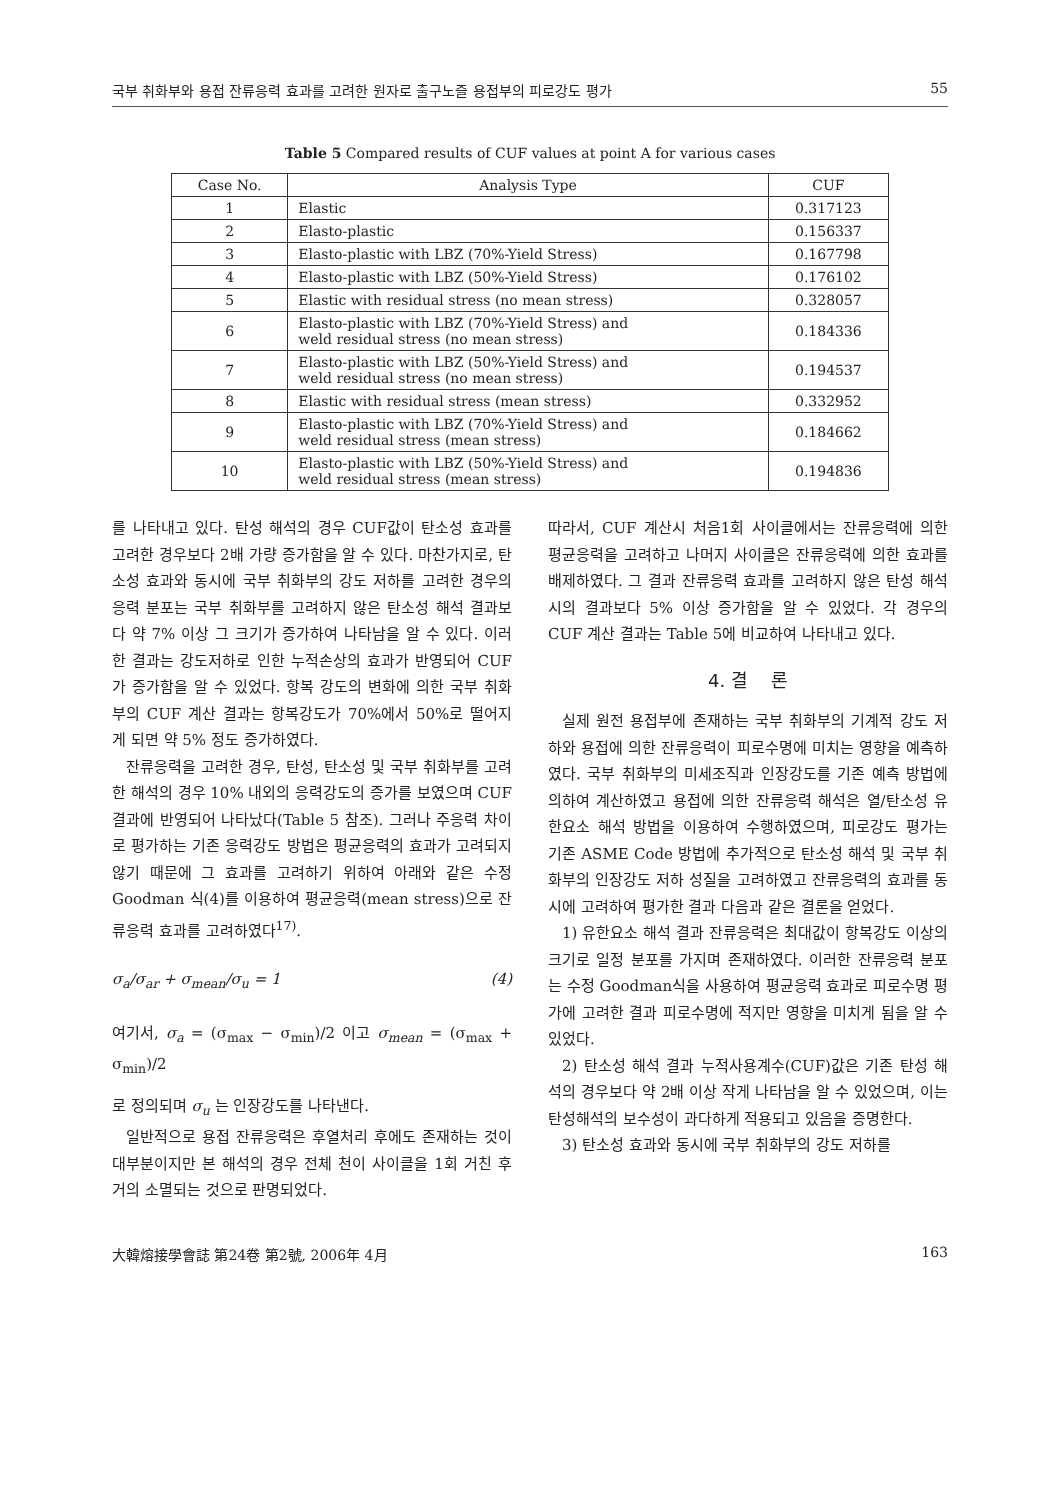국부 취화부와 용접 잔류응력 효과를 고려한 원자로 출구노즐 용접부의 피로강도 평가 55
Table 5 Compared results of CUF values at point A for various cases
| Case No. | Analysis Type | CUF |
| --- | --- | --- |
| 1 | Elastic | 0.317123 |
| 2 | Elasto-plastic | 0.156337 |
| 3 | Elasto-plastic with LBZ (70%-Yield Stress) | 0.167798 |
| 4 | Elasto-plastic with LBZ (50%-Yield Stress) | 0.176102 |
| 5 | Elastic with residual stress (no mean stress) | 0.328057 |
| 6 | Elasto-plastic with LBZ (70%-Yield Stress) and weld residual stress (no mean stress) | 0.184336 |
| 7 | Elasto-plastic with LBZ (50%-Yield Stress) and weld residual stress (no mean stress) | 0.194537 |
| 8 | Elastic with residual stress (mean stress) | 0.332952 |
| 9 | Elasto-plastic with LBZ (70%-Yield Stress) and weld residual stress (mean stress) | 0.184662 |
| 10 | Elasto-plastic with LBZ (50%-Yield Stress) and weld residual stress (mean stress) | 0.194836 |
를 나타내고 있다. 탄성 해석의 경우 CUF값이 탄소성 효과를 고려한 경우보다 2배 가량 증가함을 알 수 있다. 마찬가지로, 탄소성 효과와 동시에 국부 취화부의 강도 저하를 고려한 경우의 응력 분포는 국부 취화부를 고려하지 않은 탄소성 해석 결과보다 약 7% 이상 그 크기가 증가하여 나타남을 알 수 있다. 이러한 결과는 강도저하로 인한 누적손상의 효과가 반영되어 CUF가 증가함을 알 수 있었다. 항복 강도의 변화에 의한 국부 취화부의 CUF 계산 결과는 항복강도가 70%에서 50%로 떨어지게 되면 약 5% 정도 증가하였다.
잔류응력을 고려한 경우, 탄성, 탄소성 및 국부 취화부를 고려한 해석의 경우 10% 내외의 응력강도의 증가를 보였으며 CUF 결과에 반영되어 나타났다(Table 5 참조). 그러나 주응력 차이로 평가하는 기존 응력강도 방법은 평균응력의 효과가 고려되지 않기 때문에 그 효과를 고려하기 위하여 아래와 같은 수정 Goodman 식(4)를 이용하여 평균응력(mean stress)으로 잔류응력 효과를 고려하였다<sup>17)</sup>.
σ<sub>a</sub>/σ<sub>ar</sub> + σ<sub>mean</sub>/σ<sub>u</sub> = 1 (4)
여기서, σ<sub>a</sub> = (σ<sub>max</sub> − σ<sub>min</sub>)/2 이고 σ<sub>mean</sub> = (σ<sub>max</sub> + σ<sub>min</sub>)/2
로 정의되며 σ<sub>u</sub> 는 인장강도를 나타낸다.
일반적으로 용접 잔류응력은 후열처리 후에도 존재하는 것이 대부분이지만 본 해석의 경우 전체 천이 사이클을 1회 거친 후 거의 소멸되는 것으로 판명되었다.
따라서, CUF 계산시 처음1회 사이클에서는 잔류응력에 의한 평균응력을 고려하고 나머지 사이클은 잔류응력에 의한 효과를 배제하였다. 그 결과 잔류응력 효과를 고려하지 않은 탄성 해석시의 결과보다 5% 이상 증가함을 알 수 있었다. 각 경우의 CUF 계산 결과는 Table 5에 비교하여 나타내고 있다.
4. 결 론
실제 원전 용접부에 존재하는 국부 취화부의 기계적 강도 저하와 용접에 의한 잔류응력이 피로수명에 미치는 영향을 예측하였다. 국부 취화부의 미세조직과 인장강도를 기존 예측 방법에 의하여 계산하였고 용접에 의한 잔류응력 해석은 열/탄소성 유한요소 해석 방법을 이용하여 수행하였으며, 피로강도 평가는 기존 ASME Code 방법에 추가적으로 탄소성 해석 및 국부 취화부의 인장강도 저하 성질을 고려하였고 잔류응력의 효과를 동시에 고려하여 평가한 결과 다음과 같은 결론을 얻었다.
1) 유한요소 해석 결과 잔류응력은 최대값이 항복강도 이상의 크기로 일정 분포를 가지며 존재하였다. 이러한 잔류응력 분포는 수정 Goodman식을 사용하여 평균응력 효과로 피로수명 평가에 고려한 결과 피로수명에 적지만 영향을 미치게 됨을 알 수 있었다.
2) 탄소성 해석 결과 누적사용계수(CUF)값은 기존 탄성 해석의 경우보다 약 2배 이상 작게 나타남을 알 수 있었으며, 이는 탄성해석의 보수성이 과다하게 적용되고 있음을 증명한다.
3) 탄소성 효과와 동시에 국부 취화부의 강도 저하를
大韓熔接學會誌 第24卷 第2號, 2006年 4月 163